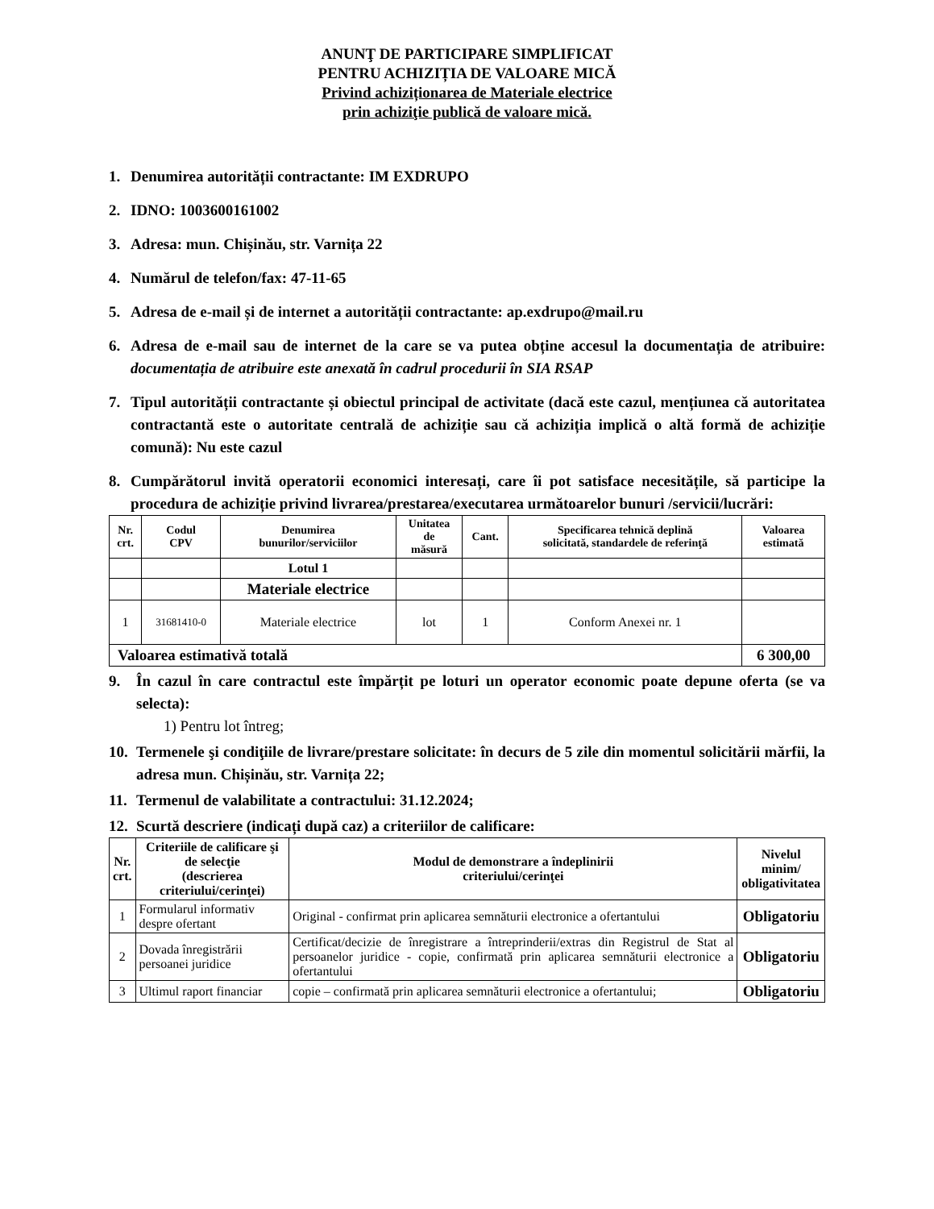ANUNŢ DE PARTICIPARE SIMPLIFICAT
PENTRU ACHIZIȚIA DE VALOARE MICĂ
Privind achiziționarea de Materiale electrice
prin achiziţie publică de valoare mică.
1. Denumirea autorității contractante: IM EXDRUPO
2. IDNO: 1003600161002
3. Adresa: mun. Chișinău, str. Varnița 22
4. Numărul de telefon/fax: 47-11-65
5. Adresa de e-mail și de internet a autorității contractante: ap.exdrupo@mail.ru
6. Adresa de e-mail sau de internet de la care se va putea obține accesul la documentația de atribuire: documentația de atribuire este anexată în cadrul procedurii în SIA RSAP
7. Tipul autorității contractante și obiectul principal de activitate (dacă este cazul, mențiunea că autoritatea contractantă este o autoritate centrală de achiziție sau că achiziția implică o altă formă de achiziție comună): Nu este cazul
8. Cumpărătorul invită operatorii economici interesați, care îi pot satisface necesitățile, să participe la procedura de achiziție privind livrarea/prestarea/executarea următoarelor bunuri /servicii/lucrări:
| Nr. crt. | Codul CPV | Denumirea bunurilor/serviciilor | Unitatea de măsură | Cant. | Specificarea tehnică deplină solicitată, standardele de referinţă | Valoarea estimată |
| --- | --- | --- | --- | --- | --- | --- |
| | | Lotul 1 | | | | |
| | | Materiale electrice | | | | |
| 1 | 31681410-0 | Materiale electrice | lot | 1 | Conform Anexei nr. 1 | |
| Valoarea estimativă totală | | | | | | 6 300,00 |
9. În cazul în care contractul este împărțit pe loturi un operator economic poate depune oferta (se va selecta):
1) Pentru lot întreg;
10. Termenele şi condiţiile de livrare/prestare solicitate: în decurs de 5 zile din momentul solicitării mărfii, la adresa mun. Chișinău, str. Varnița 22;
11. Termenul de valabilitate a contractului: 31.12.2024;
12. Scurtă descriere (indicați după caz) a criteriilor de calificare:
| Nr. crt. | Criteriile de calificare şi de selecţie (descrierea criteriului/cerinţei) | Modul de demonstrare a îndeplinirii criteriului/cerinţei | Nivelul minim/ obligativitatea |
| --- | --- | --- | --- |
| 1 | Formularul informativ despre ofertant | Original - confirmat prin aplicarea semnăturii electronice a ofertantului | Obligatoriu |
| 2 | Dovada înregistrării persoanei juridice | Certificat/decizie de înregistrare a întreprinderii/extras din Registrul de Stat al persoanelor juridice - copie, confirmată prin aplicarea semnăturii electronice a ofertantului | Obligatoriu |
| 3 | Ultimul raport financiar | copie – confirmată prin aplicarea semnăturii electronice a ofertantului; | Obligatoriu |